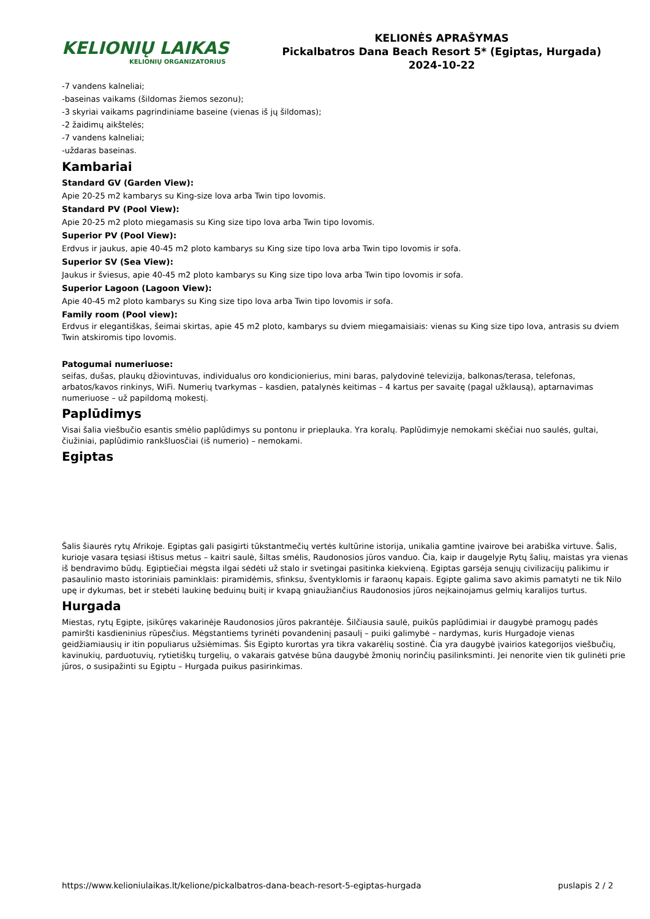KELIONIŲ LAIKAS
KELIONIŲ ORGANIZATORIUS
KELIONĖS APRAŠYMAS
Pickalbatros Dana Beach Resort 5* (Egiptas, Hurgada)
2024-10-22
-7 vandens kalneliai;
-baseinas vaikams (šildomas žiemos sezonu);
-3 skyriai vaikams pagrindiniame baseine (vienas iš jų šildomas);
-2 žaidimų aikštelės;
-7 vandens kalneliai;
-uždaras baseinas.
Kambariai
Standard GV (Garden View):
Apie 20-25 m2 kambarys su King-size lova arba Twin tipo lovomis.
Standard PV (Pool View):
Apie 20-25 m2 ploto miegamasis su King size tipo lova arba Twin tipo lovomis.
Superior PV (Pool View):
Erdvus ir jaukus, apie 40-45 m2 ploto kambarys su King size tipo lova arba Twin tipo lovomis ir sofa.
Superior SV (Sea View):
Jaukus ir šviesus, apie 40-45 m2 ploto kambarys su King size tipo lova arba Twin tipo lovomis ir sofa.
Superior Lagoon (Lagoon View):
Apie 40-45 m2 ploto kambarys su King size tipo lova arba Twin tipo lovomis ir sofa.
Family room (Pool view):
Erdvus ir elegantiškas, šeimai skirtas, apie 45 m2 ploto, kambarys su dviem miegamaisiais: vienas su King size tipo lova, antrasis su dviem Twin atskiromis tipo lovomis.
Patogumai numeriuose:
seifas, dušas, plaukų džiovintuvas, individualus oro kondicionierius, mini baras, palydovinė televizija, balkonas/terasa, telefonas, arbatos/kavos rinkinys, WiFi. Numerių tvarkymas – kasdien, patalynės keitimas – 4 kartus per savaitę (pagal užklausą), aptarnavimas numeriuose – už papildomą mokestį.
Paplūdimys
Visai šalia viešbučio esantis smėlio paplūdimys su pontonu ir prieplauka. Yra koralų. Paplūdimyje nemokami skėčiai nuo saulės, gultai, čiužiniai, paplūdimio rankšluosčiai (iš numerio) – nemokami.
Egiptas
Šalis šiaurės rytų Afrikoje. Egiptas gali pasigirti tūkstantmečių vertės kultūrine istorija, unikalia gamtine įvairove bei arabiška virtuve. Šalis, kurioje vasara tęsiasi ištisus metus – kaitri saulė, šiltas smėlis, Raudonosios jūros vanduo. Čia, kaip ir daugelyje Rytų šalių, maistas yra vienas iš bendravimo būdų. Egiptiečiai mėgsta ilgai sėdėti už stalo ir svetingai pasitinka kiekvieną. Egiptas garsėja senųjų civilizacijų palikimu ir pasaulinio masto istoriniais paminklais: piramidėmis, sfinksu, šventyklomis ir faraonų kapais. Egipte galima savo akimis pamatyti ne tik Nilo upę ir dykumas, bet ir stebėti laukinę beduinų buitį ir kvapą gniaužiančius Raudonosios jūros neįkainojamus gelmių karalijos turtus.
Hurgada
Miestas, rytų Egipte, įsikūręs vakarinėje Raudonosios jūros pakrantėje. Šilčiausia saulė, puikūs paplūdimiai ir daugybė pramogų padės pamiršti kasdieninius rūpesčius. Mėgstantiems tyrinėti povandeninį pasaulį – puiki galimybė – nardymas, kuris Hurgadoje vienas geidžiamiausių ir itin populiarus užsiėmimas. Šis Egipto kurortas yra tikra vakarėlių sostinė. Čia yra daugybė įvairios kategorijos viešbučių, kavinukių, parduotuvių, rytietiškų turgelių, o vakarais gatvėse būna daugybė žmonių norinčių pasilinksminti. Jei nenorite vien tik gulinėti prie jūros, o susipažinti su Egiptu – Hurgada puikus pasirinkimas.
https://www.kelioniulaikas.lt/kelione/pickalbatros-dana-beach-resort-5-egiptas-hurgada puslapis 2 / 2